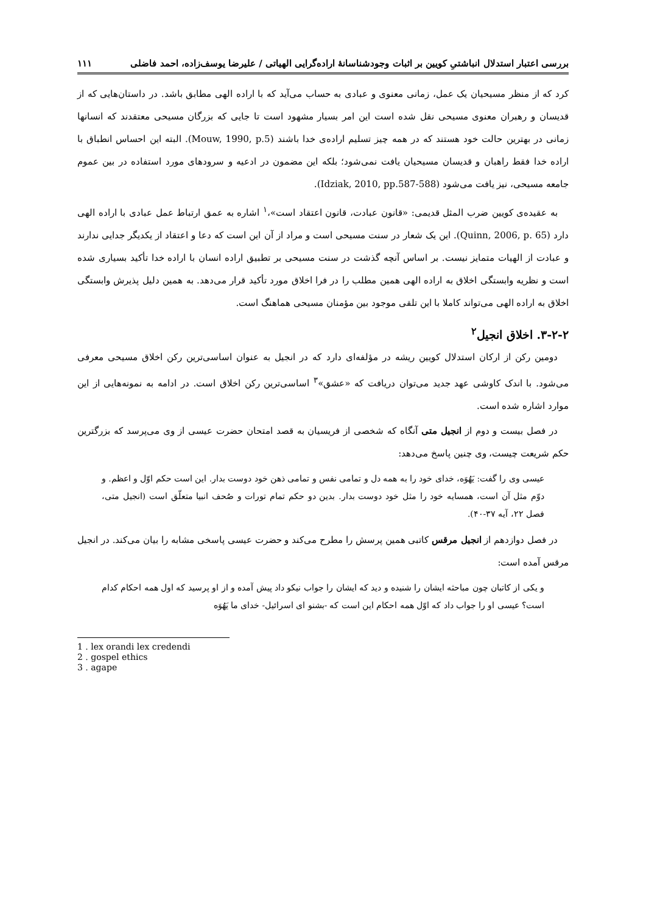بررسی اعتبار استدلال انباشتیِ کویین بر اثبات وجودشناسانهٔ اراده‌گرایی الهیاتی / علیرضا یوسف‌زاده، احمد فاضلی ۱۱۱
کرد که از منظر مسیحیان یک عمل، زمانی معنوی و عبادی به حساب می‌آید که با اراده الهی مطابق باشد. در داستان‌هایی که از قدیسان و رهبران معنوی مسیحی نقل شده است این امر بسیار مشهود است تا جایی که بزرگان مسیحی معتقدند که انسانها زمانی در بهترین حالت خود هستند که در همه چیز تسلیم اراده‌ی خدا باشند (Mouw, 1990, p.5). البته این احساس انطباق با اراده خدا فقط راهبان و قدیسان مسیحیان یافت نمی‌شود؛ بلکه این مضمون در ادعیه و سرودهای مورد استفاده در بین عموم جامعه مسیحی، نیز یافت می‌شود (Idziak, 2010, pp.587-588).
به عقیده‌ی کویین ضرب المثل قدیمی: «قانون عبادت، قانون اعتقاد است»،<sup>۱</sup> اشاره به عمق ارتباط عمل عبادی با اراده الهی دارد (Quinn, 2006, p. 65). این یک شعار در سنت مسیحی است و مراد از آن این است که دعا و اعتقاد از یکدیگر جدایی ندارند و عبادت از الهیات متمایز نیست. بر اساس آنچه گذشت در سنت مسیحی بر تطبیق اراده انسان با اراده خدا تأکید بسیاری شده است و نظریه وابستگی اخلاق به اراده الهی همین مطلب را در فرا اخلاق مورد تأکید قرار می‌دهد. به همین دلیل پذیرش وابستگی اخلاق به اراده الهی می‌تواند کاملا با این تلقی موجود بین مؤمنان مسیحی هماهنگ است.
۳-۲-۲. اخلاق انجیل<sup>۲</sup>
دومین رکن از ارکان استدلال کویین ریشه در مؤلفه‌ای دارد که در انجیل به عنوان اساسی‌ترین رکن اخلاق مسیحی معرفی می‌شود. با اندک کاوشی عهد جدید می‌توان دریافت که «عشق»<sup>۳</sup> اساسی‌ترین رکن اخلاق است. در ادامه به نمونه‌هایی از این موارد اشاره شده است.
در فصل بیست و دوم از انجیل متی آنگاه که شخصی از فریسیان به قصد امتحان حضرت عیسی از وی می‌پرسد که بزرگترین حکم شریعت چیست، وی چنین پاسخ می‌دهد:
عیسی وی را گفت: یَهُوَه، خدای خود را به همه دل و تمامی نفس و تمامی ذهن خود دوست بدار. این است حکم اوّل و اعظم. و دوّم مثل آن است، همسایه خود را مثل خود دوست بدار. بدین دو حکم تمام تورات و صُحف انبیا متعلّق است (انجیل متی، فصل ۲۲، آیه ۳۷-۴۰).
در فصل دوازدهم از انجیل مرقس کاتبی همین پرسش را مطرح می‌کند و حضرت عیسی پاسخی مشابه را بیان می‌کند. در انجیل مرقس آمده است:
و یکی از کاتبان چون مباحثه ایشان را شنیده و دید که ایشان را جواب نیکو داد پیش آمده و از او پرسید که اول همه احکام کدام است؟ عیسی او را جواب داد که اوّل همه احکام این است که -بشنو ای اسرائیل- خدای ما یَهُوَه
1 . lex orandi lex credendi
2 . gospel ethics
3 . agape